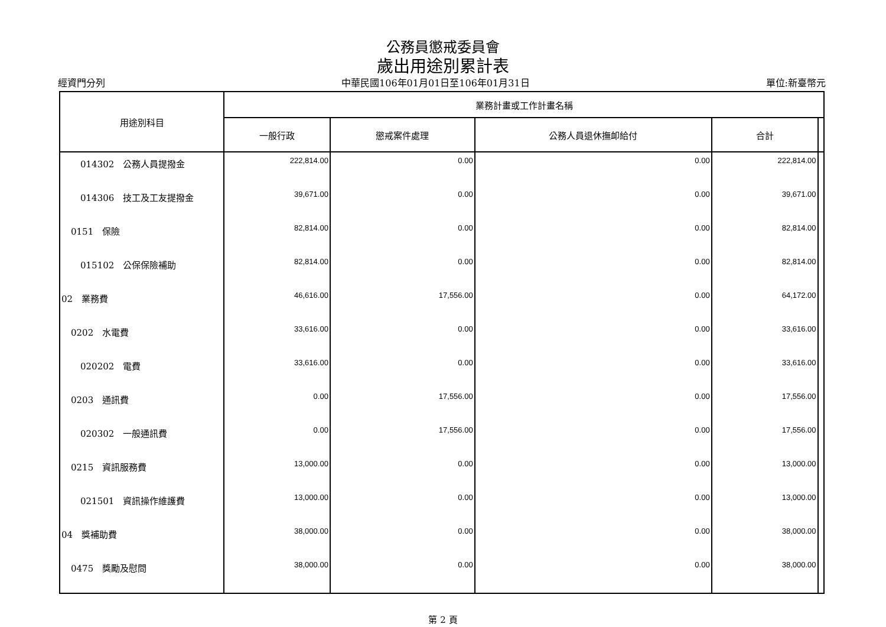公務員懲戒委員會
歲出用途別累計表
經資門分列 中華民國106年01月01日至106年01月31日 單位:新臺幣元
| 用途別科目 | 業務計畫或工作計畫名稱 | | | | |
| --- | --- | --- | --- | --- | --- |
| | 一般行政 | 懲戒案件處理 | 公務人員退休撫卹給付 | 合計 | |
| 014302 公務人員提撥金 | 222,814.00 | 0.00 | 0.00 | 222,814.00 | |
| 014306 技工及工友提撥金 | 39,671.00 | 0.00 | 0.00 | 39,671.00 | |
| 0151 保險 | 82,814.00 | 0.00 | 0.00 | 82,814.00 | |
| 015102 公保保險補助 | 82,814.00 | 0.00 | 0.00 | 82,814.00 | |
| 02 業務費 | 46,616.00 | 17,556.00 | 0.00 | 64,172.00 | |
| 0202 水電費 | 33,616.00 | 0.00 | 0.00 | 33,616.00 | |
| 020202 電費 | 33,616.00 | 0.00 | 0.00 | 33,616.00 | |
| 0203 通訊費 | 0.00 | 17,556.00 | 0.00 | 17,556.00 | |
| 020302 一般通訊費 | 0.00 | 17,556.00 | 0.00 | 17,556.00 | |
| 0215 資訊服務費 | 13,000.00 | 0.00 | 0.00 | 13,000.00 | |
| 021501 資訊操作維護費 | 13,000.00 | 0.00 | 0.00 | 13,000.00 | |
| 04 獎補助費 | 38,000.00 | 0.00 | 0.00 | 38,000.00 | |
| 0475 獎勵及慰問 | 38,000.00 | 0.00 | 0.00 | 38,000.00 | |
第 2 頁